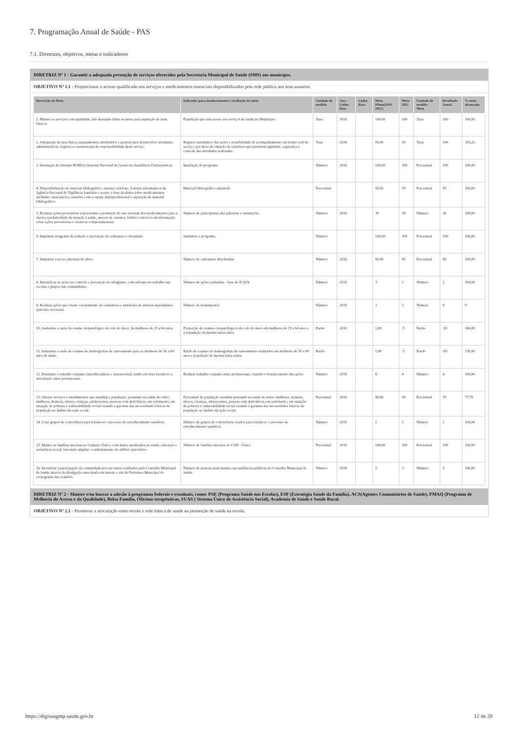7. Programação Anual de Saúde - PAS
7.1. Diretrizes, objetivos, metas e indicadores
DIRETRIZ Nº 1 - Garantir a adequada prestação de serviços oferecidos pela Secretaria Municipal de Saúde (SMS) aos munícipes.
OBJETIVO Nº 1.1 - Proporcionar o acesso qualificado aos serviços e medicamentos essenciais disponibilizados pela rede pública aos seus usuários.
| Descrição da Meta | Indicador para monitoramento e avaliação da meta | Unidade de medida | Ano - Linha-Base | Linha-Base | Meta Plano(2018-2021) | Meta 2021 | Unidade de medida - Meta | Resultado Anual | % meta alcançada |
| --- | --- | --- | --- | --- | --- | --- | --- | --- | --- |
| 1. Manter os serviços com qualidade, não deixando faltar recursos para aquisição de itens básicos | População que tem acesso aos serviços de saúde no Município. | Taxa | 2018 | | 100,00 | 100 | Taxa | 100 | 100,00 |
| 2. Adequação da área física, equipamentos, mobiliários e pessoal para desenvolver atividades administrativas, logística e assistenciais de responsabilidade deste serviço | Registro sistemático das ações e possibilidade de acompanhamento em tempo real do serviço, por meio de emissão de relatórios que permitem agilidade, segurança e controle das atividades realizadas. | Taxa | 2018 | | 95,00 | 95 | Taxa | 100 | 105,26 |
| 3. Instalação do Sistema HORUS (Sistema Nacional de Gestão na Assistência Farmacêutica). | Instalação do programa | Número | 2018 | | 100,00 | 100 | Percentual | 100 | 100,00 |
| 4. Disponibilização de material bibliográfico, internet, telefone, boletins informativos da Agência Nacional de Vigilância Sanitária e acesso a base de dados sobre medicamentos mediante capacitações, reuniões com a equipe multiprofissional e aquisição de material bibliográfico. | Material bibliográfico adquirido | Percentual | | | 95,00 | 95 | Percentual | 95 | 100,00 |
| 5. Realizar ações preventivas relacionadas a promoção do uso racional dos medicamentos para a efetiva resolutividade da atenção à saúde, através de cartazes, folders com foco em informação sobre ações preventivas e curativas comportamentais | Número de participantes das palestras e orientações | Número | 2018 | | 30 | 30 | Número | 30 | 100,00 |
| 6. Implantar programa de redução e prevenção do sobrepeso e obesidade | implantar o programa. | Número | | | 100,00 | 100 | Percentual | 100 | 100,00 |
| 7. Implantar a nova caderneta do idoso | Número de cadernetas distribuídas | Número | 2018 | | 90,00 | 90 | Percentual | 90 | 100,00 |
| 8. Intensificar as ações no controle e prevenção do tabagismo, com enfoque no trabalho nas escolas e grupos nas comunidades. | Número de ações realizadas - base do E-SUS | Número | 2018 | | 3 | 2 | Número | 2 | 100,00 |
| 9. Realizar ações que visem o treinamento de cuidadores e familiares de pessoas dependentes (parciais ou totais). | Número de treinamentos | Número | 2018 | | 2 | 2 | Número | 0 | 0 |
| 10. Aumentar a razão de exame citopatológico do colo do útero, de mulheres de 25 a 64 anos. | Proporção de exames citopatológicos do colo do útero em mulheres de 25 a 64 anos e a população da mesma faixa etária | Razão | 2018 | | 1,00 | .5 | Razão | .83 | 166,00 |
| 11. Aumentar a razão de exames de mamografias de rastreamento para as mulheres de 50 a 69 anos de idade. | Razão de exames de mamografias de rastreamento realizados em mulheres de 50 a 69 anos e população de mesma faixa etária. | Razão | | | 1,00 | .5 | Razão | .65 | 130,00 |
| 12. Estimular o trabalho conjunto (interdisciplinar e intersetorial), tendo em vista fortalecer a articulação entre profissionais. | Realizar trabalho conjunto entre profissionais, visando o fortalecimento das ações | Número | 2018 | | 6 | 4 | Número | 4 | 100,00 |
| 13. Ofertar serviços e atendimentos que atendam a população, pensando na saúde de todos: mulheres, homens, idosos, crianças, adolescentes, pessoas com deficiência, em sofrimento, em situação de pobreza e vulnerabilidade social visando a garantia das necessidades básicas da população no âmbito da ação social. | Percentual da população atendida pensando na saúde de todos: mulheres, homens, idosos, crianças, adolescentes, pessoas com deficiência, em sofrimento, em situação de pobreza e vulnerabilidade social visando a garantia das necessidades básicas da população no âmbito da ação social. | Percentual | 2018 | | 90,00 | 90 | Percentual | 70 | 77,78 |
| 14. Criar grupos de convivência para fortalecer o processo de envelhecimento saudável. | Número de grupos de convivência criados para fortalecer o processo de envelhecimento saudável. | Número | 2018 | | 1 | 1 | Número | 1 | 100,00 |
| 15. Manter as famílias inscritas no Cadastro Único, com dados atualizados na saúde, educação e assistência social, buscando ampliar o cadastramento do público prioritário. | Número de famílias inscritas no CAD - Único | Percentual | 2018 | | 100,00 | 100 | Percentual | 100 | 100,00 |
| 16. Incentivar a participação da comunidade nos encontros realizados pelo Conselho Municipal de Saúde através da divulgação antecipada em murais e site da Prefeitura Municipal do cronograma das reuniões. | Número de pessoas participantes nas audiências públicas do Conselho Municipal de Saúde. | Número | 2018 | | 5 | 3 | Número | 3 | 100,00 |
DIRETRIZ Nº 2 - Manter e/ou buscar a adesão à programas federais e estaduais, como: PSE (Programa Saúde nas Escolas), ESF (Estratégia Saúde da Família), ACS(Agentes Comunitários de Saúde), PMAQ (Programa de Melhoria do Acesso e da Qualidade), Bolsa Família, Oficinas terapêuticas, SUAS ( Sistema Único de Assistência Social), Academia de Saúde e Saúde Bucal.
OBJETIVO Nº 2.1 - Promover a articulação entre escola e rede básica de saúde na promoção de saúde na escola.
https://digisusgmp.saude.gov.br 12 de 28